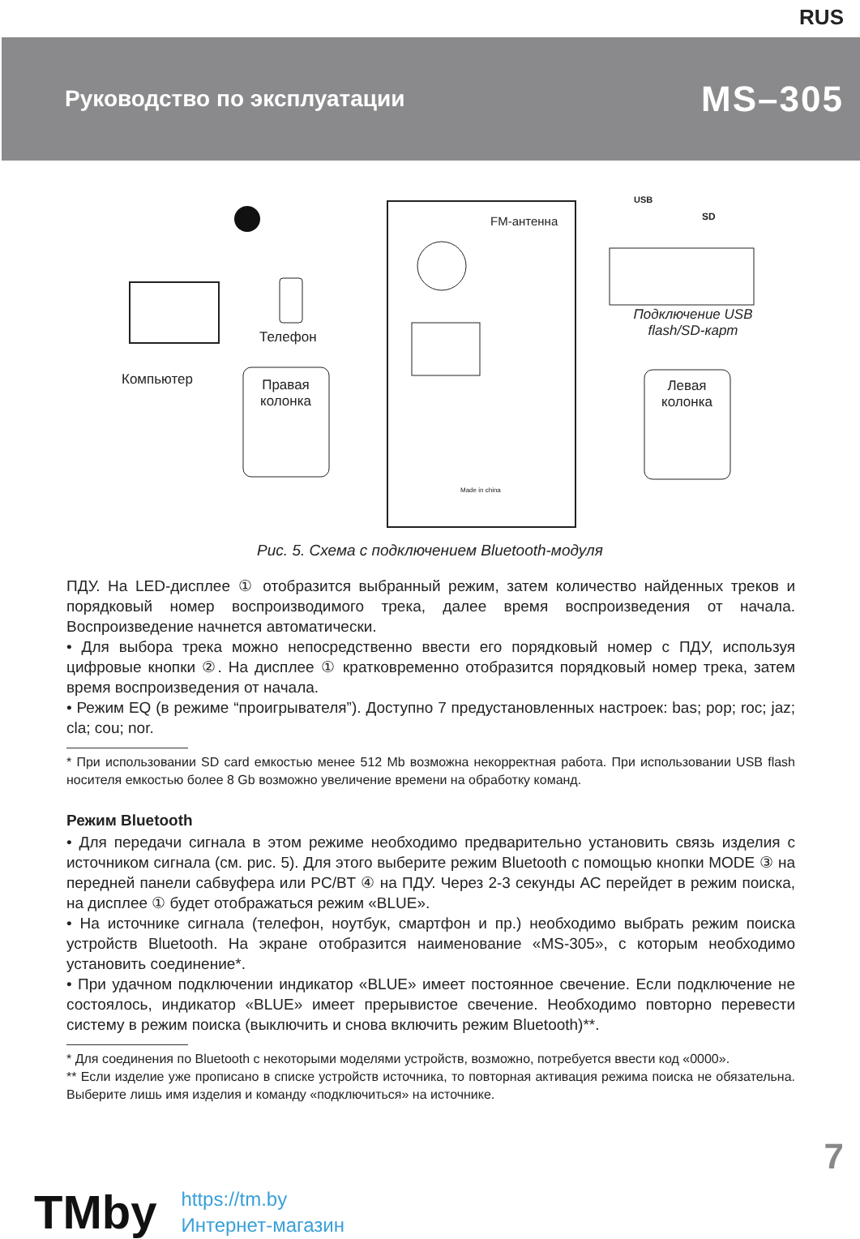RUS
Руководство по эксплуатации
MS–305
FM-антенна
Телефон
Компьютер
Правая колонка
Левая колонка
Подключение USB flash/SD-карт
USB
SD
Made in china
Рис. 5. Схема с подключением Bluetooth-модуля
ПДУ. На LED-дисплее ① отобразится выбранный режим, затем количество найденных треков и порядковый номер воспроизводимого трека, далее время воспроизведения от начала. Воспроизведение начнется автоматически.
• Для выбора трека можно непосредственно ввести его порядковый номер с ПДУ, используя цифровые кнопки ②. На дисплее ① кратковременно отобразится порядковый номер трека, затем время воспроизведения от начала.
• Режим EQ (в режиме “проигрывателя”). Доступно 7 предустановленных настроек: bas; pop; roc; jaz; cla; cou; nor.
* При использовании SD card емкостью менее 512 Mb возможна некорректная работа. При использовании USB flash носителя емкостью более 8 Gb возможно увеличение времени на обработку команд.
Режим Bluetooth
• Для передачи сигнала в этом режиме необходимо предварительно установить связь изделия с источником сигнала (см. рис. 5). Для этого выберите режим Bluetooth с помощью кнопки MODE ③ на передней панели сабвуфера или PC/BT ④ на ПДУ. Через 2-3 секунды АС перейдет в режим поиска, на дисплее ① будет отображаться режим «BLUE».
• На источнике сигнала (телефон, ноутбук, смартфон и пр.) необходимо выбрать режим поиска устройств Bluetooth. На экране отобразится наименование «MS-305», с которым необходимо установить соединение*.
• При удачном подключении индикатор «BLUE» имеет постоянное свечение. Если подключение не состоялось, индикатор «BLUE» имеет прерывистое свечение. Необходимо повторно перевести систему в режим поиска (выключить и снова включить режим Bluetooth)**.
* Для соединения по Bluetooth с некоторыми моделями устройств, возможно, потребуется ввести код «0000».
** Если изделие уже прописано в списке устройств источника, то повторная активация режима поиска не обязательна. Выберите лишь имя изделия и команду «подключиться» на источнике.
7
TMby
https://tm.by
Интернет-магазин